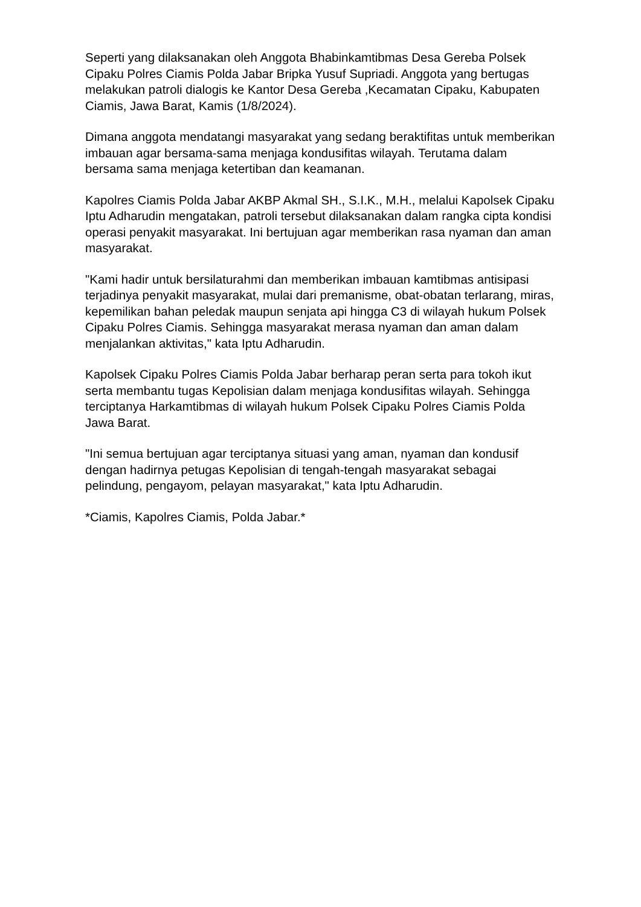Seperti yang dilaksanakan oleh Anggota Bhabinkamtibmas Desa Gereba Polsek Cipaku Polres Ciamis Polda Jabar Bripka Yusuf Supriadi. Anggota yang bertugas melakukan patroli dialogis ke Kantor Desa Gereba ,Kecamatan Cipaku, Kabupaten Ciamis, Jawa Barat, Kamis (1/8/2024).
Dimana anggota mendatangi masyarakat yang sedang beraktifitas untuk memberikan imbauan agar bersama-sama menjaga kondusifitas wilayah. Terutama dalam bersama sama menjaga ketertiban dan keamanan.
Kapolres Ciamis Polda Jabar AKBP Akmal SH., S.I.K., M.H., melalui Kapolsek Cipaku Iptu Adharudin mengatakan, patroli tersebut dilaksanakan dalam rangka cipta kondisi operasi penyakit masyarakat. Ini bertujuan agar memberikan rasa nyaman dan aman masyarakat.
"Kami hadir untuk bersilaturahmi dan memberikan imbauan kamtibmas antisipasi terjadinya penyakit masyarakat, mulai dari premanisme, obat-obatan terlarang, miras, kepemilikan bahan peledak maupun senjata api hingga C3 di wilayah hukum Polsek Cipaku Polres Ciamis. Sehingga masyarakat merasa nyaman dan aman dalam menjalankan aktivitas," kata Iptu Adharudin.
Kapolsek Cipaku Polres Ciamis Polda Jabar berharap peran serta para tokoh ikut serta membantu tugas Kepolisian dalam menjaga kondusifitas wilayah. Sehingga terciptanya Harkamtibmas di wilayah hukum Polsek Cipaku Polres Ciamis Polda Jawa Barat.
"Ini semua bertujuan agar terciptanya situasi yang aman, nyaman dan kondusif dengan hadirnya petugas Kepolisian di tengah-tengah masyarakat sebagai pelindung, pengayom, pelayan masyarakat," kata Iptu Adharudin.
*Ciamis, Kapolres Ciamis, Polda Jabar.*